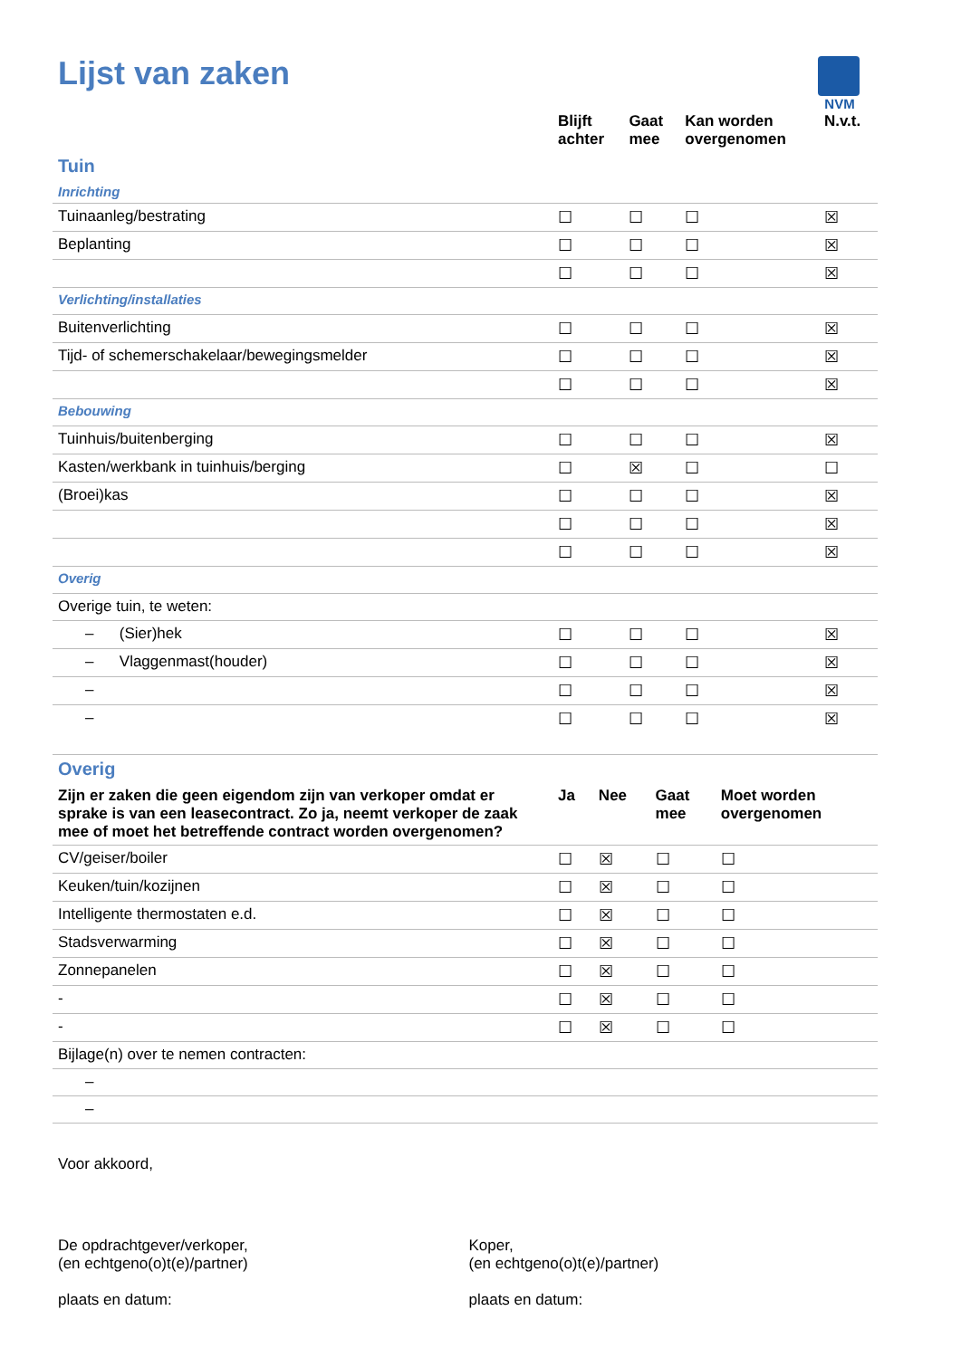NVM
Lijst van zaken
| | Blijft achter | Gaat mee | Kan worden overgenomen | N.v.t. |
| --- | --- | --- | --- | --- |
| Tuin | | | | |
| Inrichting | | | | |
| Tuinaanleg/bestrating | ☐ | ☐ | ☐ | ☒ |
| Beplanting | ☐ | ☐ | ☐ | ☒ |
| | ☐ | ☐ | ☐ | ☒ |
| Verlichting/installaties | | | | |
| Buitenverlichting | ☐ | ☐ | ☐ | ☒ |
| Tijd- of schemerschakelaar/bewegingsmelder | ☐ | ☐ | ☐ | ☒ |
| | ☐ | ☐ | ☐ | ☒ |
| Bebouwing | | | | |
| Tuinhuis/buitenberging | ☐ | ☐ | ☐ | ☒ |
| Kasten/werkbank in tuinhuis/berging | ☐ | ☒ | ☐ | ☐ |
| (Broei)kas | ☐ | ☐ | ☐ | ☒ |
| | ☐ | ☐ | ☐ | ☒ |
| | ☐ | ☐ | ☐ | ☒ |
| Overig | | | | |
| Overige tuin, te weten: | | | | |
| – (Sier)hek | ☐ | ☐ | ☐ | ☒ |
| – Vlaggenmast(houder) | ☐ | ☐ | ☐ | ☒ |
| – | ☐ | ☐ | ☐ | ☒ |
| – | ☐ | ☐ | ☐ | ☒ |
| Overig | | | | |
| Zijn er zaken die geen eigendom zijn van verkoper omdat er sprake is van een leasecontract. Zo ja, neemt verkoper de zaak mee of moet het betreffende contract worden overgenomen? | Ja | Nee | Gaat mee | Moet worden overgenomen |
| CV/geiser/boiler | ☐ | ☒ | ☐ | ☐ |
| Keuken/tuin/kozijnen | ☐ | ☒ | ☐ | ☐ |
| Intelligente thermostaten e.d. | ☐ | ☒ | ☐ | ☐ |
| Stadsverwarming | ☐ | ☒ | ☐ | ☐ |
| Zonnepanelen | ☐ | ☒ | ☐ | ☐ |
| - | ☐ | ☒ | ☐ | ☐ |
| - | ☐ | ☒ | ☐ | ☐ |
| Bijlage(n) over te nemen contracten: | | | | |
| – | | | | |
| – | | | | |
Voor akkoord,
De opdrachtgever/verkoper,
(en echtgeno(o)t(e)/partner)
plaats en datum:
Koper,
(en echtgeno(o)t(e)/partner)
plaats en datum: